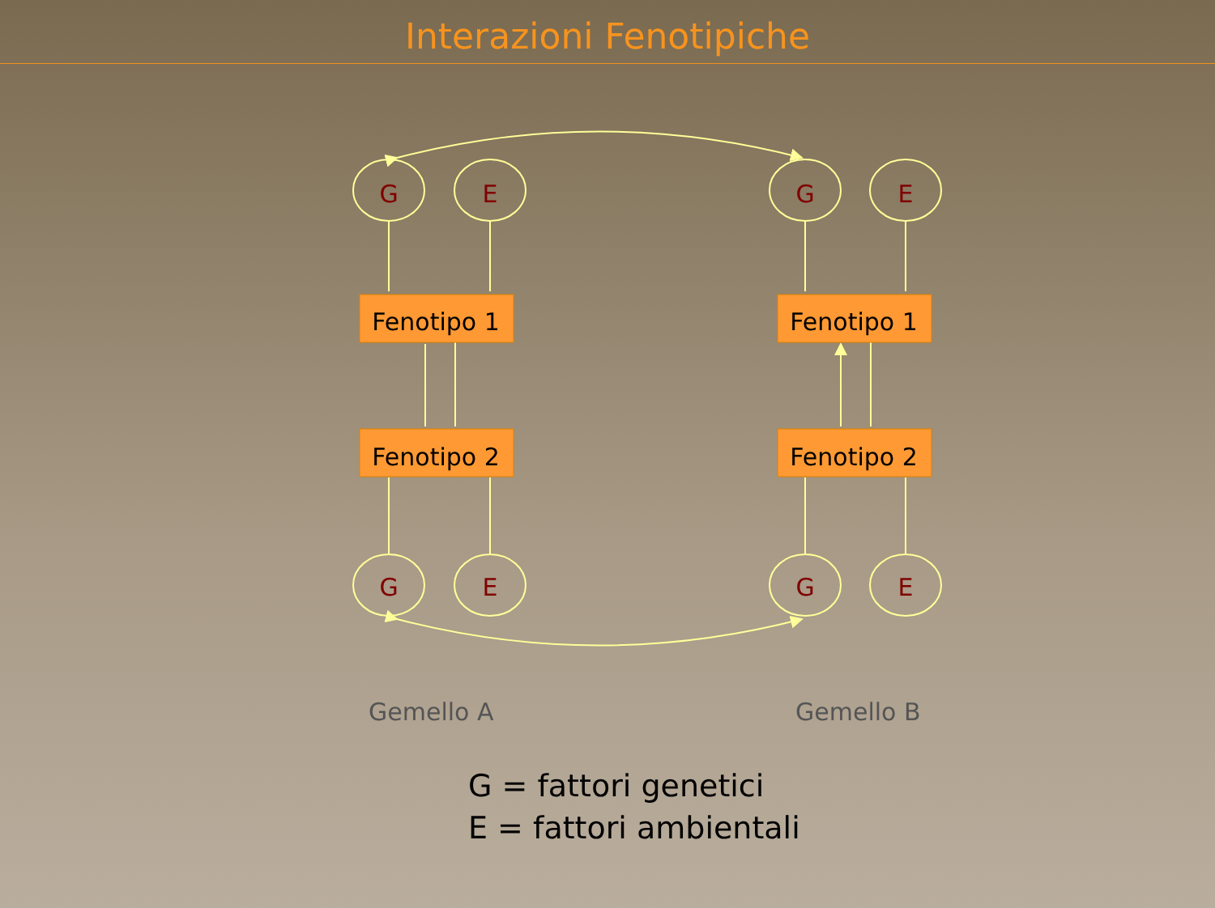Interazioni Fenotipiche
G
E
G
E
G
E
G
E
Fenotipo 1
Fenotipo 2
Fenotipo 1
Fenotipo 2
Gemello A Gemello B
G = fattori genetici
E = fattori ambientali